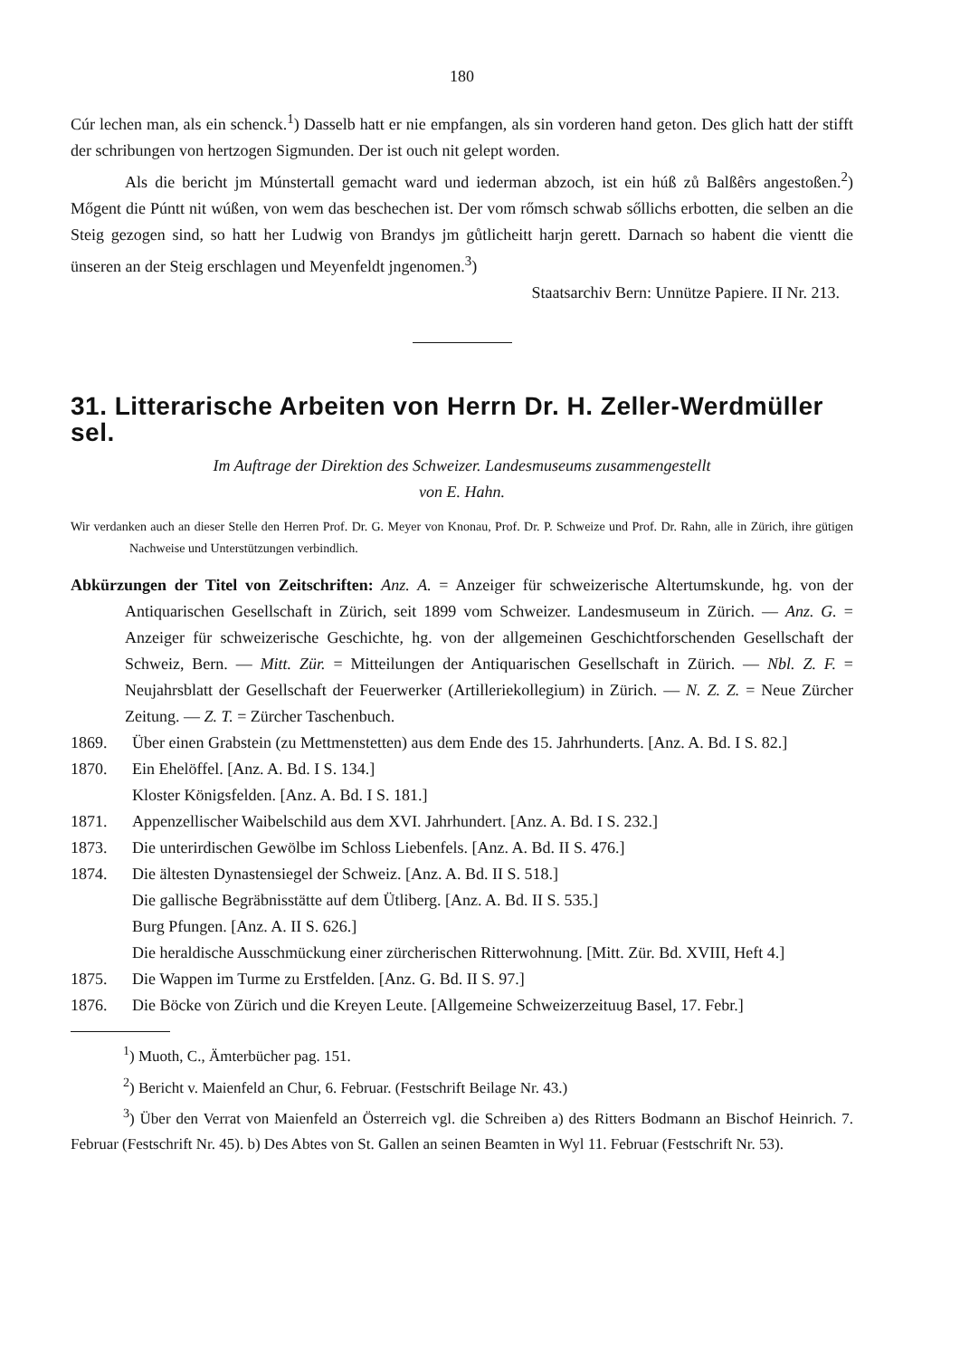180
Cúr lechen man, als ein schenck.<sup>1</sup>) Dasselb hatt er nie empfangen, als sin vorderen hand geton. Des glich hatt der stifft der schribungen von hertzogen Sigmunden. Der ist ouch nit gelept worden.
Als die bericht jm Múnstertall gemacht ward und iederman abzoch, ist ein húß zů Balßêrs angestoßen.<sup>2</sup>) Mőgent die Púntt nit wúßen, von wem das beschechen ist. Der vom rőmsch schwab sőllichs erbotten, die selben an die Steig gezogen sind, so hatt her Ludwig von Brandys jm gůtlicheitt harjn gerett. Darnach so habent die vientt die ünseren an der Steig erschlagen und Meyenfeldt jngenomen.<sup>3</sup>)
Staatsarchiv Bern: Unnütze Papiere. II Nr. 213.
31. Litterarische Arbeiten von Herrn Dr. H. Zeller-Werdmüller sel.
Im Auftrage der Direktion des Schweizer. Landesmuseums zusammengestellt
von E. Hahn.
Wir verdanken auch an dieser Stelle den Herren Prof. Dr. G. Meyer von Knonau, Prof. Dr. P. Schweize und Prof. Dr. Rahn, alle in Zürich, ihre gütigen Nachweise und Unterstützungen verbindlich.
Abkürzungen der Titel von Zeitschriften: Anz. A. = Anzeiger für schweizerische Altertumskunde, hg. von der Antiquarischen Gesellschaft in Zürich, seit 1899 vom Schweizer. Landesmuseum in Zürich. — Anz. G. = Anzeiger für schweizerische Geschichte, hg. von der allgemeinen Geschichtforschenden Gesellschaft der Schweiz, Bern. — Mitt. Zür. = Mitteilungen der Antiquarischen Gesellschaft in Zürich. — Nbl. Z. F. = Neujahrsblatt der Gesellschaft der Feuerwerker (Artilleriekollegium) in Zürich. — N. Z. Z. = Neue Zürcher Zeitung. — Z. T. = Zürcher Taschenbuch.
1869. Über einen Grabstein (zu Mettmenstetten) aus dem Ende des 15. Jahrhunderts. [Anz. A. Bd. I S. 82.]
1870. Ein Ehelöffel. [Anz. A. Bd. I S. 134.]
Kloster Königsfelden. [Anz. A. Bd. I S. 181.]
1871. Appenzellischer Waibelschild aus dem XVI. Jahrhundert. [Anz. A. Bd. I S. 232.]
1873. Die unterirdischen Gewölbe im Schloss Liebenfels. [Anz. A. Bd. II S. 476.]
1874. Die ältesten Dynastensiegel der Schweiz. [Anz. A. Bd. II S. 518.]
Die gallische Begräbnisstätte auf dem Ütliberg. [Anz. A. Bd. II S. 535.]
Burg Pfungen. [Anz. A. II S. 626.]
Die heraldische Ausschmückung einer zürcherischen Ritterwohnung. [Mitt. Zür. Bd. XVIII, Heft 4.]
1875. Die Wappen im Turme zu Erstfelden. [Anz. G. Bd. II S. 97.]
1876. Die Böcke von Zürich und die Kreyen Leute. [Allgemeine Schweizerzeituug Basel, 17. Febr.]
<sup>1</sup>) Muoth, C., Ämterbücher pag. 151.
<sup>2</sup>) Bericht v. Maienfeld an Chur, 6. Februar. (Festschrift Beilage Nr. 43.)
<sup>3</sup>) Über den Verrat von Maienfeld an Österreich vgl. die Schreiben a) des Ritters Bodmann an Bischof Heinrich. 7. Februar (Festschrift Nr. 45). b) Des Abtes von St. Gallen an seinen Beamten in Wyl 11. Februar (Festschrift Nr. 53).